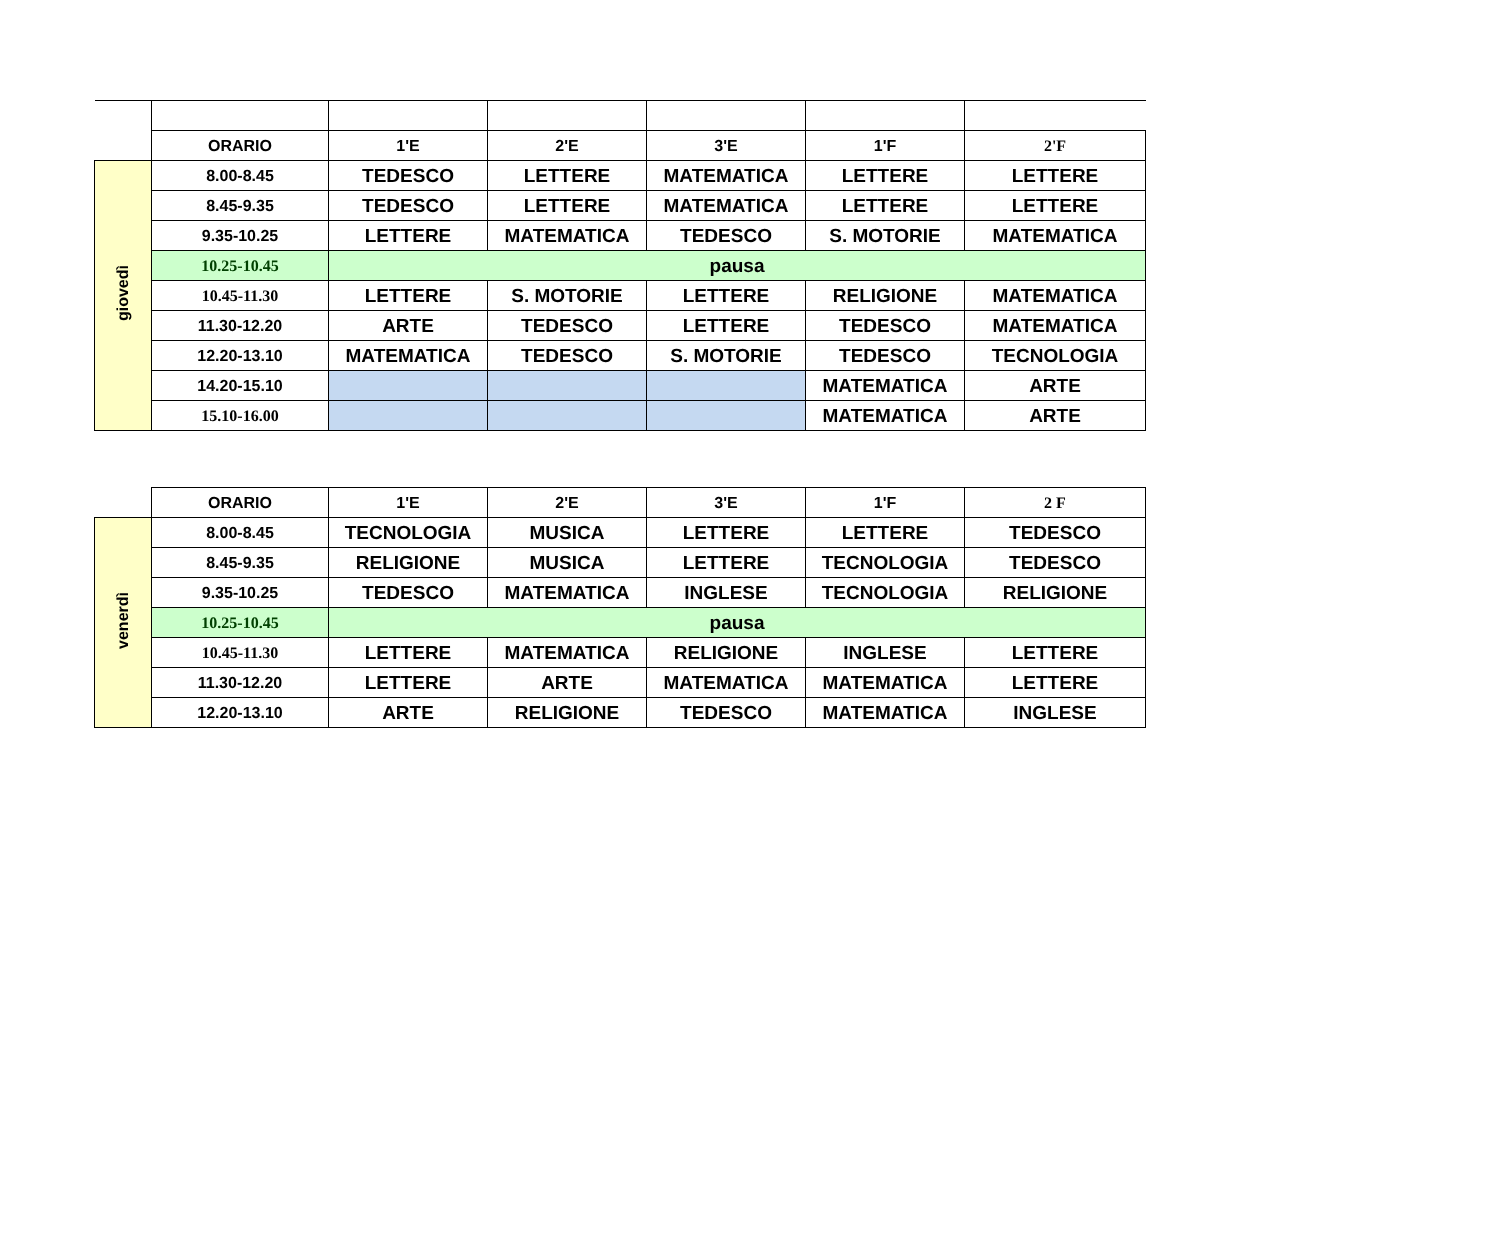| | ORARIO | 1'E | 2'E | 3'E | 1'F | 2'F |
| --- | --- | --- | --- | --- | --- | --- |
| giovedì | 8.00-8.45 | TEDESCO | LETTERE | MATEMATICA | LETTERE | LETTERE |
| | 8.45-9.35 | TEDESCO | LETTERE | MATEMATICA | LETTERE | LETTERE |
| | 9.35-10.25 | LETTERE | MATEMATICA | TEDESCO | S. MOTORIE | MATEMATICA |
| | 10.25-10.45 | pausa | | | | |
| | 10.45-11.30 | LETTERE | S. MOTORIE | LETTERE | RELIGIONE | MATEMATICA |
| | 11.30-12.20 | ARTE | TEDESCO | LETTERE | TEDESCO | MATEMATICA |
| | 12.20-13.10 | MATEMATICA | TEDESCO | S. MOTORIE | TEDESCO | TECNOLOGIA |
| | 14.20-15.10 | | | | MATEMATICA | ARTE |
| | 15.10-16.00 | | | | MATEMATICA | ARTE |
| | ORARIO | 1'E | 2'E | 3'E | 1'F | 2 F |
| --- | --- | --- | --- | --- | --- | --- |
| venerdì | 8.00-8.45 | TECNOLOGIA | MUSICA | LETTERE | LETTERE | TEDESCO |
| | 8.45-9.35 | RELIGIONE | MUSICA | LETTERE | TECNOLOGIA | TEDESCO |
| | 9.35-10.25 | TEDESCO | MATEMATICA | INGLESE | TECNOLOGIA | RELIGIONE |
| | 10.25-10.45 | pausa | | | | |
| | 10.45-11.30 | LETTERE | MATEMATICA | RELIGIONE | INGLESE | LETTERE |
| | 11.30-12.20 | LETTERE | ARTE | MATEMATICA | MATEMATICA | LETTERE |
| | 12.20-13.10 | ARTE | RELIGIONE | TEDESCO | MATEMATICA | INGLESE |